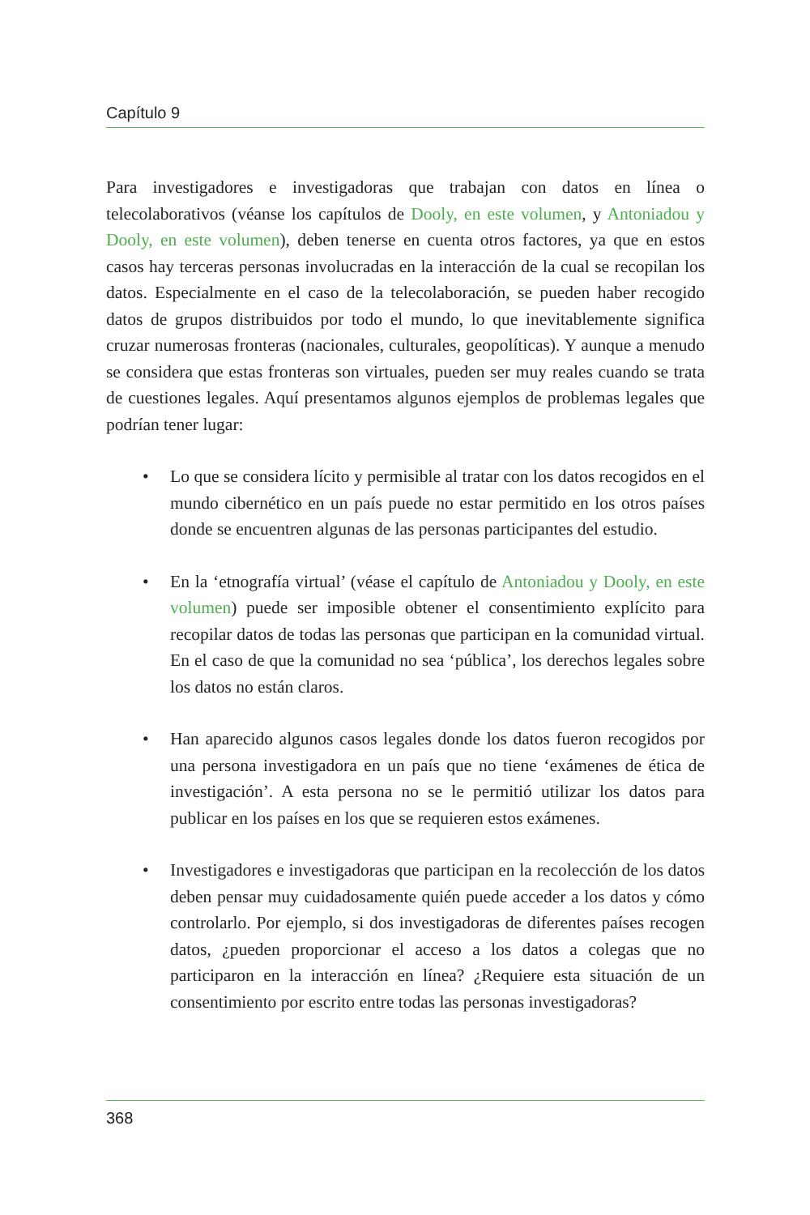Capítulo 9
Para investigadores e investigadoras que trabajan con datos en línea o telecolaborativos (véanse los capítulos de Dooly, en este volumen, y Antoniadou y Dooly, en este volumen), deben tenerse en cuenta otros factores, ya que en estos casos hay terceras personas involucradas en la interacción de la cual se recopilan los datos. Especialmente en el caso de la telecolaboración, se pueden haber recogido datos de grupos distribuidos por todo el mundo, lo que inevitablemente significa cruzar numerosas fronteras (nacionales, culturales, geopolíticas). Y aunque a menudo se considera que estas fronteras son virtuales, pueden ser muy reales cuando se trata de cuestiones legales. Aquí presentamos algunos ejemplos de problemas legales que podrían tener lugar:
• Lo que se considera lícito y permisible al tratar con los datos recogidos en el mundo cibernético en un país puede no estar permitido en los otros países donde se encuentren algunas de las personas participantes del estudio.
• En la ‘etnografía virtual’ (véase el capítulo de Antoniadou y Dooly, en este volumen) puede ser imposible obtener el consentimiento explícito para recopilar datos de todas las personas que participan en la comunidad virtual. En el caso de que la comunidad no sea ‘pública’, los derechos legales sobre los datos no están claros.
• Han aparecido algunos casos legales donde los datos fueron recogidos por una persona investigadora en un país que no tiene ‘exámenes de ética de investigación’. A esta persona no se le permitió utilizar los datos para publicar en los países en los que se requieren estos exámenes.
• Investigadores e investigadoras que participan en la recolección de los datos deben pensar muy cuidadosamente quién puede acceder a los datos y cómo controlarlo. Por ejemplo, si dos investigadoras de diferentes países recogen datos, ¿pueden proporcionar el acceso a los datos a colegas que no participaron en la interacción en línea? ¿Requiere esta situación de un consentimiento por escrito entre todas las personas investigadoras?
368